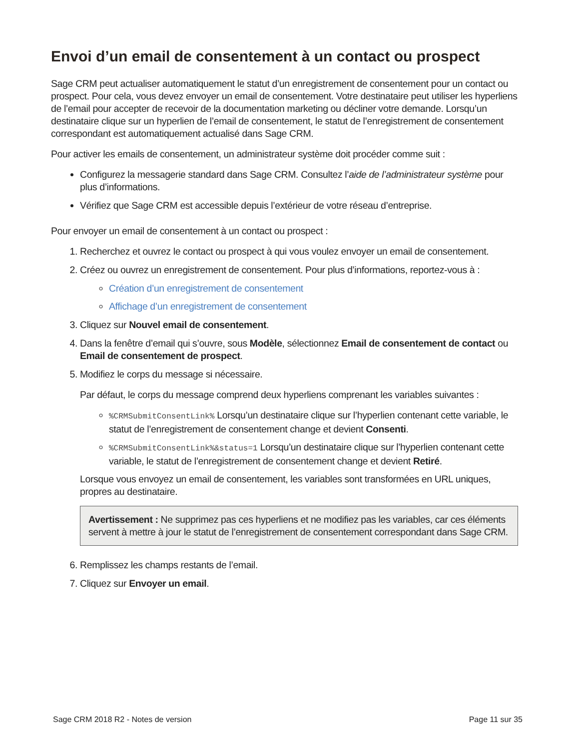Envoi d’un email de consentement à un contact ou prospect
Sage CRM peut actualiser automatiquement le statut d’un enregistrement de consentement pour un contact ou prospect. Pour cela, vous devez envoyer un email de consentement. Votre destinataire peut utiliser les hyperliens de l’email pour accepter de recevoir de la documentation marketing ou décliner votre demande. Lorsqu’un destinataire clique sur un hyperlien de l’email de consentement, le statut de l’enregistrement de consentement correspondant est automatiquement actualisé dans Sage CRM.
Pour activer les emails de consentement, un administrateur système doit procéder comme suit :
Configurez la messagerie standard dans Sage CRM. Consultez l’aide de l’administrateur système pour plus d’informations.
Vérifiez que Sage CRM est accessible depuis l’extérieur de votre réseau d’entreprise.
Pour envoyer un email de consentement à un contact ou prospect :
1. Recherchez et ouvrez le contact ou prospect à qui vous voulez envoyer un email de consentement.
2. Créez ou ouvrez un enregistrement de consentement. Pour plus d’informations, reportez-vous à :
Création d’un enregistrement de consentement
Affichage d’un enregistrement de consentement
3. Cliquez sur Nouvel email de consentement.
4. Dans la fenêtre d’email qui s’ouvre, sous Modèle, sélectionnez Email de consentement de contact ou Email de consentement de prospect.
5. Modifiez le corps du message si nécessaire.
Par défaut, le corps du message comprend deux hyperliens comprenant les variables suivantes :
%CRMSubmitConsentLink% Lorsqu’un destinataire clique sur l’hyperlien contenant cette variable, le statut de l’enregistrement de consentement change et devient Consenti.
%CRMSubmitConsentLink%&status=1 Lorsqu’un destinataire clique sur l’hyperlien contenant cette variable, le statut de l’enregistrement de consentement change et devient Retiré.
Lorsque vous envoyez un email de consentement, les variables sont transformées en URL uniques, propres au destinataire.
Avertissement : Ne supprimez pas ces hyperliens et ne modifiez pas les variables, car ces éléments servent à mettre à jour le statut de l’enregistrement de consentement correspondant dans Sage CRM.
6. Remplissez les champs restants de l’email.
7. Cliquez sur Envoyer un email.
Sage CRM 2018 R2 - Notes de version Page 11 sur 35